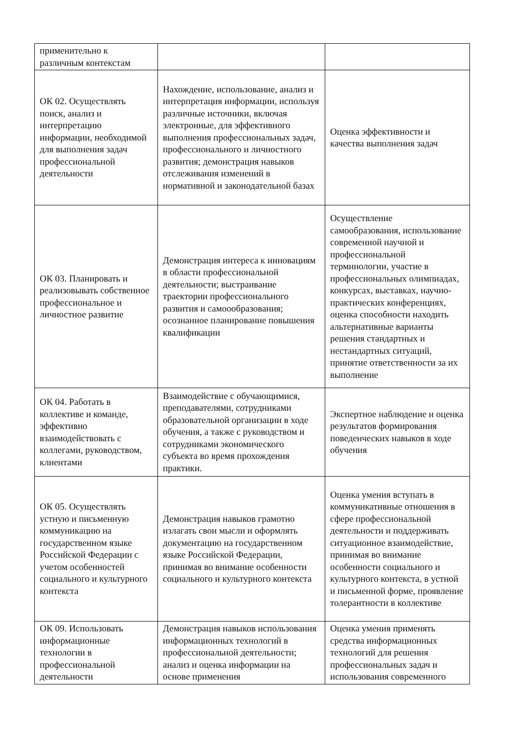| применительно к различным контекстам | | |
| ОК 02. Осуществлять поиск, анализ и интерпретацию информации, необходимой для выполнения задач профессиональной деятельности | Нахождение, использование, анализ и интерпретация информации, используя различные источники, включая электронные, для эффективного выполнения профессиональных задач, профессионального и личностного развития; демонстрация навыков отслеживания изменений в нормативной и законодательной базах | Оценка эффективности и качества выполнения задач |
| ОК 03. Планировать и реализовывать собственное профессиональное и личностное развитие | Демонстрация интереса к инновациям в области профессиональной деятельности; выстраивание траектории профессионального развития и самоообразования; осознанное планирование повышения квалификации | Осуществление самообразования, использование современной научной и профессиональной терминологии, участие в профессиональных олимпиадах, конкурсах, выставках, научно-практических конференциях, оценка способности находить альтернативные варианты решения стандартных и нестандартных ситуаций, принятие ответственности за их выполнение |
| ОК 04. Работать в коллективе и команде, эффективно взаимодействовать с коллегами, руководством, клиентами | Взаимодействие с обучающимися, преподавателями, сотрудниками образовательной организации в ходе обучения, а также с руководством и сотрудниками экономического субъекта во время прохождения практики. | Экспертное наблюдение и оценка результатов формирования поведенческих навыков в ходе обучения |
| ОК 05. Осуществлять устную и письменную коммуникацию на государственном языке Российской Федерации с учетом особенностей социального и культурного контекста | Демонстрация навыков грамотно излагать свои мысли и оформлять документацию на государственном языке Российской Федерации, принимая во внимание особенности социального и культурного контекста | Оценка умения вступать в коммуникативные отношения в сфере профессиональной деятельности и поддерживать ситуационное взаимодействие, принимая во внимание особенности социального и культурного контекста, в устной и письменной форме, проявление толерантности в коллективе |
| ОК 09. Использовать информационные технологии в профессиональной деятельности | Демонстрация навыков использования информационных технологий в профессиональной деятельности; анализ и оценка информации на основе применения | Оценка умения применять средства информационных технологий для решения профессиональных задач и использования современного |